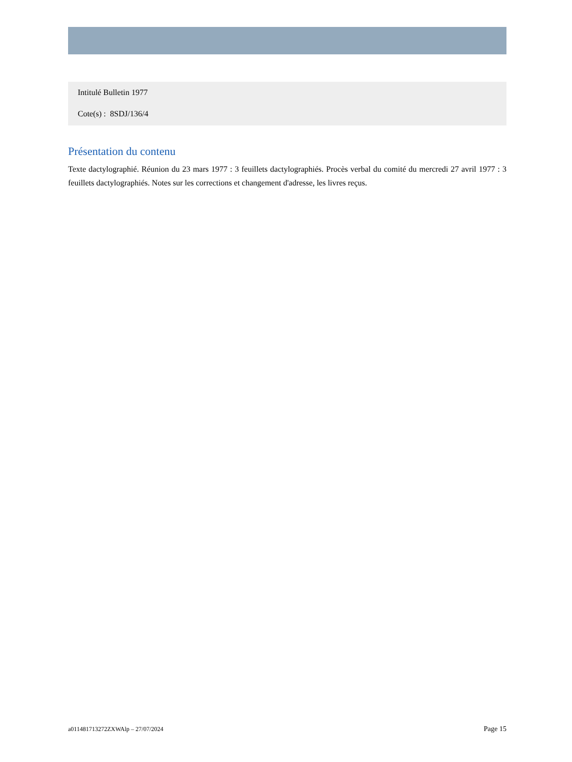Intitulé Bulletin 1977
Cote(s) : 8SDJ/136/4
Présentation du contenu
Texte dactylographié. Réunion du 23 mars 1977 : 3 feuillets dactylographiés. Procès verbal du comité du mercredi 27 avril 1977 : 3 feuillets dactylographiés. Notes sur les corrections et changement d'adresse, les livres reçus.
a011481713272ZXWAlp – 27/07/2024 Page 15